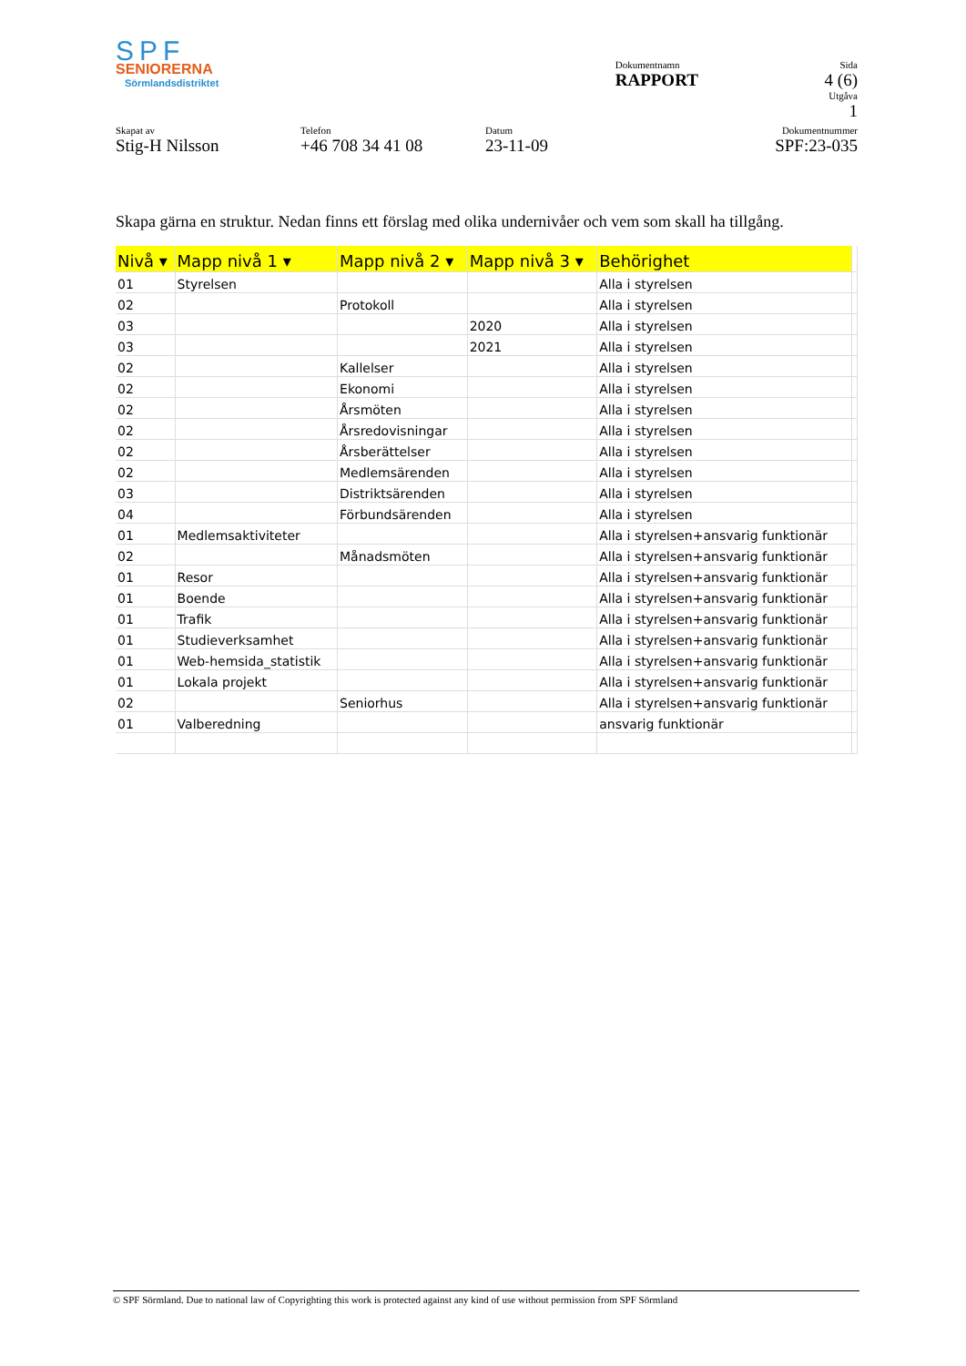SPF
SENIORERNA
Sörmlandsdistriktet
Dokumentnamn
RAPPORT
Sida
4 (6)
Utgåva
1
Skapat av
Stig-H Nilsson
Telefon
+46 708 34 41 08
Datum
23-11-09
Dokumentnummer
SPF:23-035
Skapa gärna en struktur. Nedan finns ett förslag med olika undernivåer och vem som skall ha tillgång.
| Nivå ▾ | Mapp nivå 1 ▾ | Mapp nivå 2 ▾ | Mapp nivå 3 ▾ | Behörighet | |
| 01 | Styrelsen | | | Alla i styrelsen | |
| 02 | | Protokoll | | Alla i styrelsen | |
| 03 | | | 2020 | Alla i styrelsen | |
| 03 | | | 2021 | Alla i styrelsen | |
| 02 | | Kallelser | | Alla i styrelsen | |
| 02 | | Ekonomi | | Alla i styrelsen | |
| 02 | | Årsmöten | | Alla i styrelsen | |
| 02 | | Årsredovisningar | | Alla i styrelsen | |
| 02 | | Årsberättelser | | Alla i styrelsen | |
| 02 | | Medlemsärenden | | Alla i styrelsen | |
| 03 | | Distriktsärenden | | Alla i styrelsen | |
| 04 | | Förbundsärenden | | Alla i styrelsen | |
| 01 | Medlemsaktiviteter | | | Alla i styrelsen+ansvarig funktionär | |
| 02 | | Månadsmöten | | Alla i styrelsen+ansvarig funktionär | |
| 01 | Resor | | | Alla i styrelsen+ansvarig funktionär | |
| 01 | Boende | | | Alla i styrelsen+ansvarig funktionär | |
| 01 | Trafik | | | Alla i styrelsen+ansvarig funktionär | |
| 01 | Studieverksamhet | | | Alla i styrelsen+ansvarig funktionär | |
| 01 | Web-hemsida_statistik | | | Alla i styrelsen+ansvarig funktionär | |
| 01 | Lokala projekt | | | Alla i styrelsen+ansvarig funktionär | |
| 02 | | Seniorhus | | Alla i styrelsen+ansvarig funktionär | |
| 01 | Valberedning | | | ansvarig funktionär | |
© SPF Sörmland. Due to national law of Copyrighting this work is protected against any kind of use without permission from SPF Sörmland